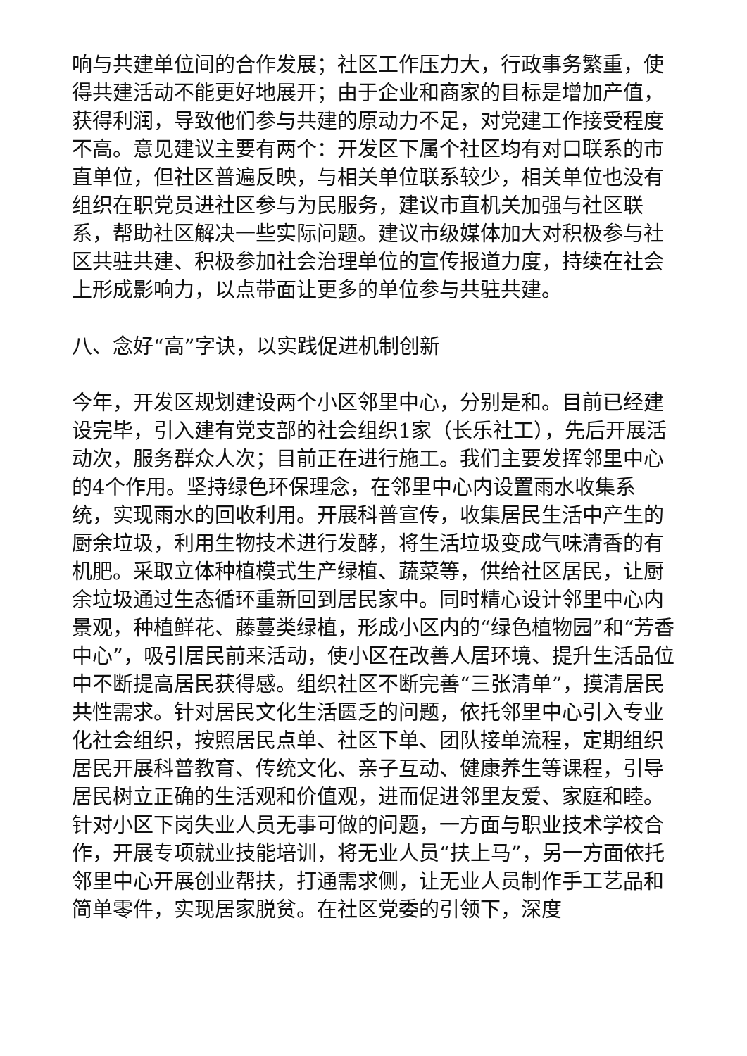响与共建单位间的合作发展；社区工作压力大，行政事务繁重，使得共建活动不能更好地展开；由于企业和商家的目标是增加产值，获得利润，导致他们参与共建的原动力不足，对党建工作接受程度不高。意见建议主要有两个：开发区下属个社区均有对口联系的市直单位，但社区普遍反映，与相关单位联系较少，相关单位也没有组织在职党员进社区参与为民服务，建议市直机关加强与社区联系，帮助社区解决一些实际问题。建议市级媒体加大对积极参与社区共驻共建、积极参加社会治理单位的宣传报道力度，持续在社会上形成影响力，以点带面让更多的单位参与共驻共建。
八、念好“高”字诀，以实践促进机制创新
今年，开发区规划建设两个小区邻里中心，分别是和。目前已经建设完毕，引入建有党支部的社会组织1家（长乐社工），先后开展活动次，服务群众人次；目前正在进行施工。我们主要发挥邻里中心的4个作用。坚持绿色环保理念，在邻里中心内设置雨水收集系统，实现雨水的回收利用。开展科普宣传，收集居民生活中产生的厨余垃圾，利用生物技术进行发酵，将生活垃圾变成气味清香的有机肥。采取立体种植模式生产绿植、蔬菜等，供给社区居民，让厨余垃圾通过生态循环重新回到居民家中。同时精心设计邻里中心内景观，种植鲜花、藤蔓类绿植，形成小区内的“绿色植物园”和“芳香中心”，吸引居民前来活动，使小区在改善人居环境、提升生活品位中不断提高居民获得感。组织社区不断完善“三张清单”，摸清居民共性需求。针对居民文化生活匮乏的问题，依托邻里中心引入专业化社会组织，按照居民点单、社区下单、团队接单流程，定期组织居民开展科普教育、传统文化、亲子互动、健康养生等课程，引导居民树立正确的生活观和价值观，进而促进邻里友爱、家庭和睦。针对小区下岗失业人员无事可做的问题，一方面与职业技术学校合作，开展专项就业技能培训，将无业人员“扶上马”，另一方面依托邻里中心开展创业帮扶，打通需求侧，让无业人员制作手工艺品和简单零件，实现居家脱贫。在社区党委的引领下，深度